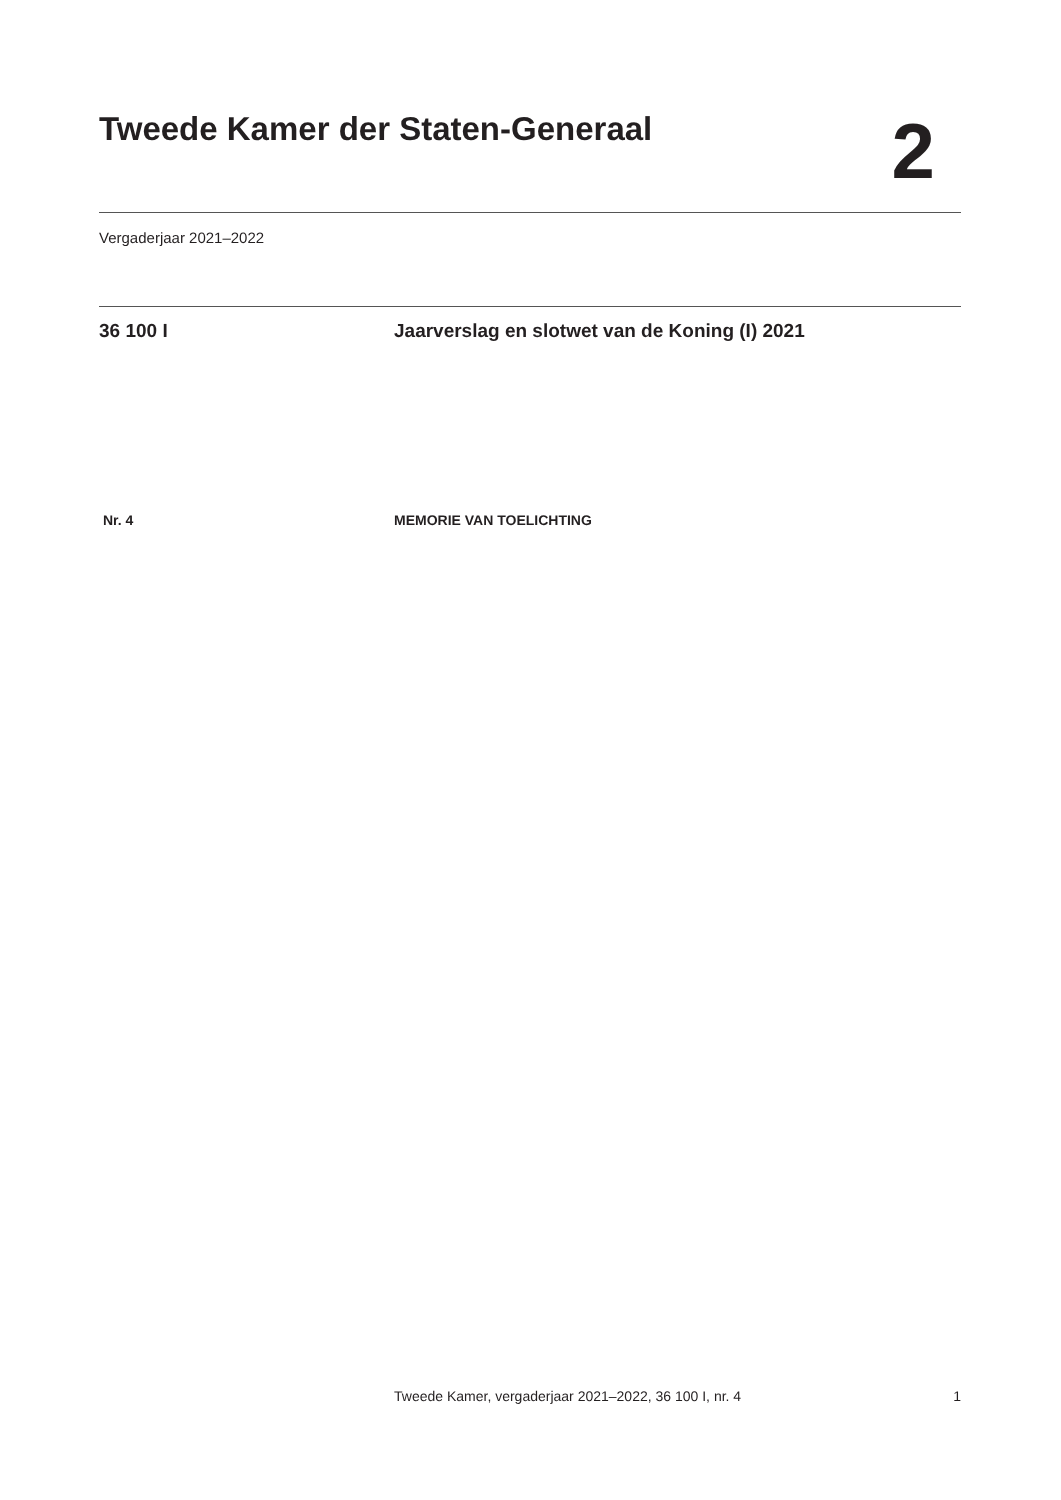Tweede Kamer der Staten-Generaal
2
Vergaderjaar 2021–2022
36 100 I Jaarverslag en slotwet van de Koning (I) 2021
Nr. 4 MEMORIE VAN TOELICHTING
Tweede Kamer, vergaderjaar 2021–2022, 36 100 I, nr. 4 1